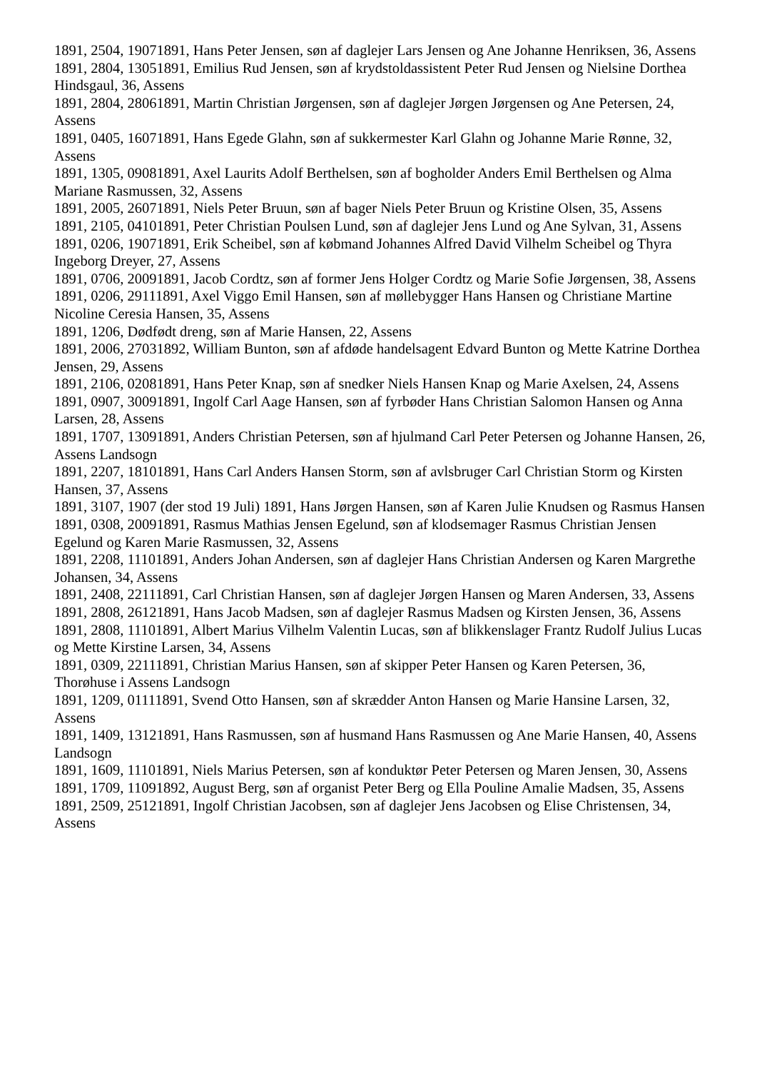1891, 2504, 19071891, Hans Peter Jensen, søn af daglejer Lars Jensen og Ane Johanne Henriksen, 36, Assens
1891, 2804, 13051891, Emilius Rud Jensen, søn af krydstoldassistent Peter Rud Jensen og Nielsine Dorthea Hindsgaul, 36, Assens
1891, 2804, 28061891, Martin Christian Jørgensen, søn af daglejer Jørgen Jørgensen og Ane Petersen, 24, Assens
1891, 0405, 16071891, Hans Egede Glahn, søn af sukkermester Karl Glahn og Johanne Marie Rønne, 32, Assens
1891, 1305, 09081891, Axel Laurits Adolf Berthelsen, søn af bogholder Anders Emil Berthelsen og Alma Mariane Rasmussen, 32, Assens
1891, 2005, 26071891, Niels Peter Bruun, søn af bager Niels Peter Bruun og Kristine Olsen, 35, Assens
1891, 2105, 04101891, Peter Christian Poulsen Lund, søn af daglejer Jens Lund og Ane Sylvan, 31, Assens
1891, 0206, 19071891, Erik Scheibel, søn af købmand Johannes Alfred David Vilhelm Scheibel og Thyra Ingeborg Dreyer, 27, Assens
1891, 0706, 20091891, Jacob Cordtz, søn af former Jens Holger Cordtz og Marie Sofie Jørgensen, 38, Assens
1891, 0206, 29111891, Axel Viggo Emil Hansen, søn af møllebygger Hans Hansen og Christiane Martine Nicoline Ceresia Hansen, 35, Assens
1891, 1206, Dødfødt dreng, søn af Marie Hansen, 22, Assens
1891, 2006, 27031892, William Bunton, søn af afdøde handelsagent Edvard Bunton og Mette Katrine Dorthea Jensen, 29, Assens
1891, 2106, 02081891, Hans Peter Knap, søn af snedker Niels Hansen Knap og Marie Axelsen, 24, Assens
1891, 0907, 30091891, Ingolf Carl Aage Hansen, søn af fyrbøder Hans Christian Salomon Hansen og Anna Larsen, 28, Assens
1891, 1707, 13091891, Anders Christian Petersen, søn af hjulmand Carl Peter Petersen og Johanne Hansen, 26, Assens Landsogn
1891, 2207, 18101891, Hans Carl Anders Hansen Storm, søn af avlsbruger Carl Christian Storm og Kirsten Hansen, 37, Assens
1891, 3107, 1907 (der stod 19 Juli) 1891, Hans Jørgen Hansen, søn af Karen Julie Knudsen og Rasmus Hansen
1891, 0308, 20091891, Rasmus Mathias Jensen Egelund, søn af klodsemager Rasmus Christian Jensen Egelund og Karen Marie Rasmussen, 32, Assens
1891, 2208, 11101891, Anders Johan Andersen, søn af daglejer Hans Christian Andersen og Karen Margrethe Johansen, 34, Assens
1891, 2408, 22111891, Carl Christian Hansen, søn af daglejer Jørgen Hansen og Maren Andersen, 33, Assens
1891, 2808, 26121891, Hans Jacob Madsen, søn af daglejer Rasmus Madsen og Kirsten Jensen, 36, Assens
1891, 2808, 11101891, Albert Marius Vilhelm Valentin Lucas, søn af blikkenslager Frantz Rudolf Julius Lucas og Mette Kirstine Larsen, 34, Assens
1891, 0309, 22111891, Christian Marius Hansen, søn af skipper Peter Hansen og Karen Petersen, 36, Thorøhuse i Assens Landsogn
1891, 1209, 01111891, Svend Otto Hansen, søn af skrædder Anton Hansen og Marie Hansine Larsen, 32, Assens
1891, 1409, 13121891, Hans Rasmussen, søn af husmand Hans Rasmussen og Ane Marie Hansen, 40, Assens Landsogn
1891, 1609, 11101891, Niels Marius Petersen, søn af konduktør Peter Petersen og Maren Jensen, 30, Assens
1891, 1709, 11091892, August Berg, søn af organist Peter Berg og Ella Pouline Amalie Madsen, 35, Assens
1891, 2509, 25121891, Ingolf Christian Jacobsen, søn af daglejer Jens Jacobsen og Elise Christensen, 34, Assens